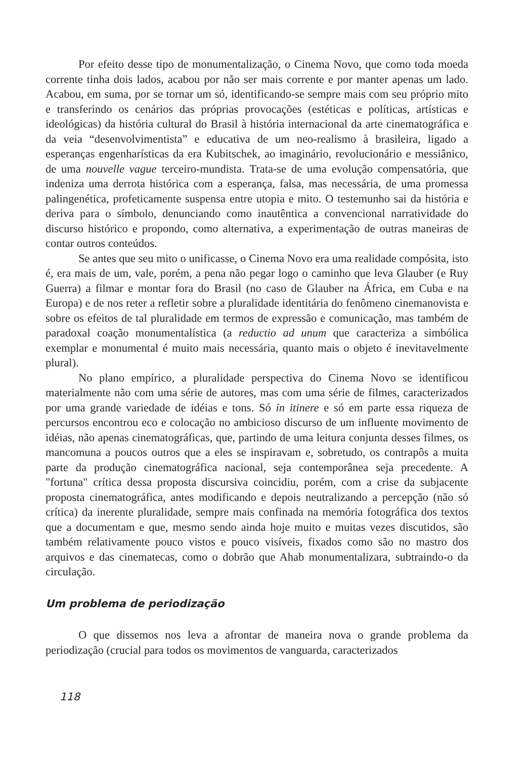Por efeito desse tipo de monumentalização, o Cinema Novo, que como toda moeda corrente tinha dois lados, acabou por não ser mais corrente e por manter apenas um lado. Acabou, em suma, por se tornar um só, identificando-se sempre mais com seu próprio mito e transferindo os cenários das próprias provocações (estéticas e políticas, artísticas e ideológicas) da história cultural do Brasil à história internacional da arte cinematográfica e da veia “desenvolvimentista” e educativa de um neo-realismo à brasileira, ligado a esperanças engenharísticas da era Kubitschek, ao imaginário, revolucionário e messiânico, de uma nouvelle vague terceiro-mundista. Trata-se de uma evolução compensatória, que indeniza uma derrota histórica com a esperança, falsa, mas necessária, de uma promessa palingenética, profeticamente suspensa entre utopia e mito. O testemunho sai da história e deriva para o símbolo, denunciando como inautêntica a convencional narratividade do discurso histórico e propondo, como alternativa, a experimentação de outras maneiras de contar outros conteúdos.
Se antes que seu mito o unificasse, o Cinema Novo era uma realidade compósita, isto é, era mais de um, vale, porém, a pena não pegar logo o caminho que leva Glauber (e Ruy Guerra) a filmar e montar fora do Brasil (no caso de Glauber na África, em Cuba e na Europa) e de nos reter a refletir sobre a pluralidade identitária do fenômeno cinemanovista e sobre os efeitos de tal pluralidade em termos de expressão e comunicação, mas também de paradoxal coação monumentalística (a reductio ad unum que caracteriza a simbólica exemplar e monumental é muito mais necessária, quanto mais o objeto é inevitavelmente plural).
No plano empírico, a pluralidade perspectiva do Cinema Novo se identificou materialmente não com uma série de autores, mas com uma série de filmes, caracterizados por uma grande variedade de idéias e tons. Só in itinere e só em parte essa riqueza de percursos encontrou eco e colocação no ambicioso discurso de um influente movimento de idéias, não apenas cinematográficas, que, partindo de uma leitura conjunta desses filmes, os mancomuna a poucos outros que a eles se inspiravam e, sobretudo, os contrapôs a muita parte da produção cinematográfica nacional, seja contemporânea seja precedente. A "fortuna" crítica dessa proposta discursiva coincidiu, porém, com a crise da subjacente proposta cinematográfica, antes modificando e depois neutralizando a percepção (não só crítica) da inerente pluralidade, sempre mais confinada na memória fotográfica dos textos que a documentam e que, mesmo sendo ainda hoje muito e muitas vezes discutidos, são também relativamente pouco vistos e pouco visíveis, fixados como são no mastro dos arquivos e das cinematecas, como o dobrão que Ahab monumentalizara, subtraindo-o da circulação.
Um problema de periodização
O que dissemos nos leva a afrontar de maneira nova o grande problema da periodização (crucial para todos os movimentos de vanguarda, caracterizados
118